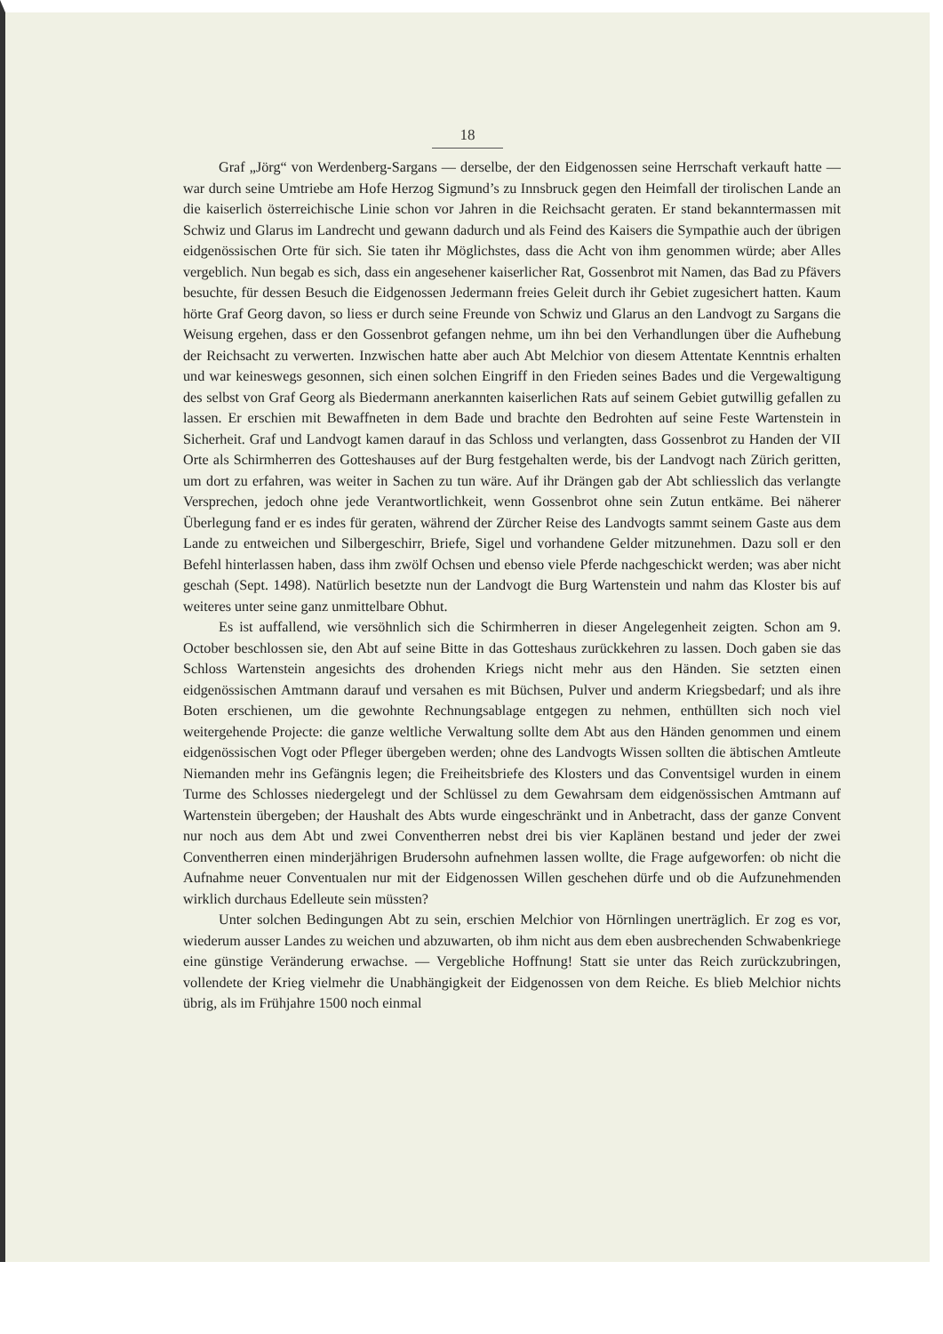18
Graf „Jörg“ von Werdenberg-Sargans — derselbe, der den Eidgenossen seine Herrschaft verkauft hatte — war durch seine Umtriebe am Hofe Herzog Sigmund’s zu Innsbruck gegen den Heimfall der tirolischen Lande an die kaiserlich österreichische Linie schon vor Jahren in die Reichsacht geraten. Er stand bekanntermassen mit Schwiz und Glarus im Landrecht und gewann dadurch und als Feind des Kaisers die Sympathie auch der übrigen eidgenössischen Orte für sich. Sie taten ihr Möglichstes, dass die Acht von ihm genommen würde; aber Alles vergeblich. Nun begab es sich, dass ein angesehener kaiserlicher Rat, Gossenbrot mit Namen, das Bad zu Pfävers besuchte, für dessen Besuch die Eidgenossen Jedermann freies Geleit durch ihr Gebiet zugesichert hatten. Kaum hörte Graf Georg davon, so liess er durch seine Freunde von Schwiz und Glarus an den Landvogt zu Sargans die Weisung ergehen, dass er den Gossenbrot gefangen nehme, um ihn bei den Verhandlungen über die Aufhebung der Reichsacht zu verwerten. Inzwischen hatte aber auch Abt Melchior von diesem Attentate Kenntnis erhalten und war keineswegs gesonnen, sich einen solchen Eingriff in den Frieden seines Bades und die Vergewaltigung des selbst von Graf Georg als Biedermann anerkannten kaiserlichen Rats auf seinem Gebiet gutwillig gefallen zu lassen. Er erschien mit Bewaffneten in dem Bade und brachte den Bedrohten auf seine Feste Wartenstein in Sicherheit. Graf und Landvogt kamen darauf in das Schloss und verlangten, dass Gossenbrot zu Handen der VII Orte als Schirmherren des Gotteshauses auf der Burg festgehalten werde, bis der Landvogt nach Zürich geritten, um dort zu erfahren, was weiter in Sachen zu tun wäre. Auf ihr Drängen gab der Abt schliesslich das verlangte Versprechen, jedoch ohne jede Verantwortlichkeit, wenn Gossenbrot ohne sein Zutun entkäme. Bei näherer Überlegung fand er es indes für geraten, während der Zürcher Reise des Landvogts sammt seinem Gaste aus dem Lande zu entweichen und Silbergeschirr, Briefe, Sigel und vorhandene Gelder mitzunehmen. Dazu soll er den Befehl hinterlassen haben, dass ihm zwölf Ochsen und ebenso viele Pferde nachgeschickt werden; was aber nicht geschah (Sept. 1498). Natürlich besetzte nun der Landvogt die Burg Wartenstein und nahm das Kloster bis auf weiteres unter seine ganz unmittelbare Obhut.
Es ist auffallend, wie versöhnlich sich die Schirmherren in dieser Angelegenheit zeigten. Schon am 9. October beschlossen sie, den Abt auf seine Bitte in das Gotteshaus zurückkehren zu lassen. Doch gaben sie das Schloss Wartenstein angesichts des drohenden Kriegs nicht mehr aus den Händen. Sie setzten einen eidgenössischen Amtmann darauf und versahen es mit Büchsen, Pulver und anderm Kriegsbedarf; und als ihre Boten erschienen, um die gewohnte Rechnungsablage entgegen zu nehmen, enthüllten sich noch viel weitergehende Projecte: die ganze weltliche Verwaltung sollte dem Abt aus den Händen genommen und einem eidgenössischen Vogt oder Pfleger übergeben werden; ohne des Landvogts Wissen sollten die äbtischen Amtleute Niemanden mehr ins Gefängnis legen; die Freiheitsbriefe des Klosters und das Conventsigel wurden in einem Turme des Schlosses niedergelegt und der Schlüssel zu dem Gewahrsam dem eidgenössischen Amtmann auf Wartenstein übergeben; der Haushalt des Abts wurde eingeschränkt und in Anbetracht, dass der ganze Convent nur noch aus dem Abt und zwei Conventherren nebst drei bis vier Kaplänen bestand und jeder der zwei Conventherren einen minderjährigen Brudersohn aufnehmen lassen wollte, die Frage aufgeworfen: ob nicht die Aufnahme neuer Conventualen nur mit der Eidgenossen Willen geschehen dürfe und ob die Aufzunehmenden wirklich durchaus Edelleute sein müssten?
Unter solchen Bedingungen Abt zu sein, erschien Melchior von Hörnlingen unerträglich. Er zog es vor, wiederum ausser Landes zu weichen und abzuwarten, ob ihm nicht aus dem eben ausbrechenden Schwabenkriege eine günstige Veränderung erwachse. — Vergebliche Hoffnung! Statt sie unter das Reich zurückzubringen, vollendete der Krieg vielmehr die Unabhängigkeit der Eidgenossen von dem Reiche. Es blieb Melchior nichts übrig, als im Frühjahre 1500 noch einmal